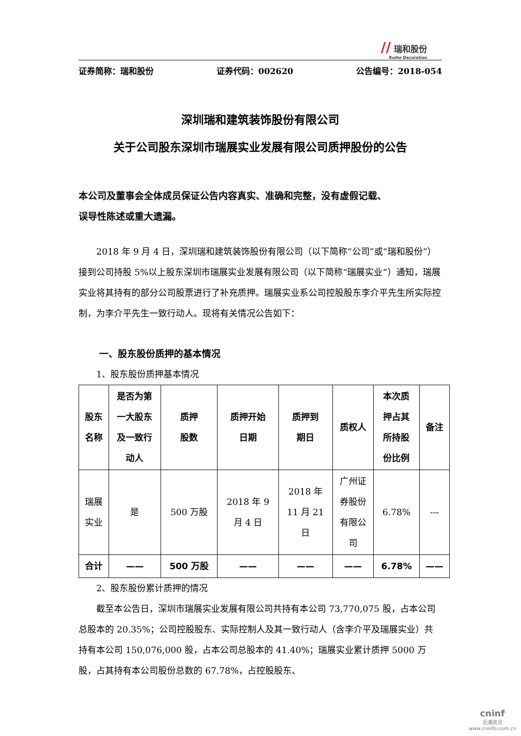// 瑞和股份
Ruihe Decoration
证券简称：瑞和股份 证券代码：002620 公告编号：2018-054
深圳瑞和建筑装饰股份有限公司
关于公司股东深圳市瑞展实业发展有限公司质押股份的公告
本公司及董事会全体成员保证公告内容真实、准确和完整，没有虚假记载、
误导性陈述或重大遗漏。
2018 年 9 月 4 日，深圳瑞和建筑装饰股份有限公司（以下简称“公司”或“瑞和股份”）接到公司持股 5%以上股东深圳市瑞展实业发展有限公司（以下简称“瑞展实业”）通知，瑞展实业将其持有的部分公司股票进行了补充质押。瑞展实业系公司控股股东李介平先生所实际控制，为李介平先生一致行动人。现将有关情况公告如下：
一、股东股份质押的基本情况
1、股东股份质押基本情况
| 股东 名称 | 是否为第 一大股东 及一致行 动人 | 质押 股数 | 质押开始 日期 | 质押到 期日 | 质权人 | 本次质 押占其 所持股 份比例 | 备注 |
| --- | --- | --- | --- | --- | --- | --- | --- |
| 瑞展 实业 | 是 | 500 万股 | 2018 年 9 月 4 日 | 2018 年 11 月 21 日 | 广州证 券股份 有限公 司 | 6.78% | --- |
| 合计 | —— | 500 万股 | —— | —— | —— | 6.78% | —— |
2、股东股份累计质押的情况
截至本公告日，深圳市瑞展实业发展有限公司共持有本公司 73,770,075 股，占本公司总股本的 20.35%；公司控股股东、实际控制人及其一致行动人（含李介平及瑞展实业）共持有本公司 150,076,000 股，占本公司总股本的 41.40%；瑞展实业累计质押 5000 万股，占其持有本公司股份总数的 67.78%，占控股股东、
cninf
巨潮资讯
www.cninfo.com.cn